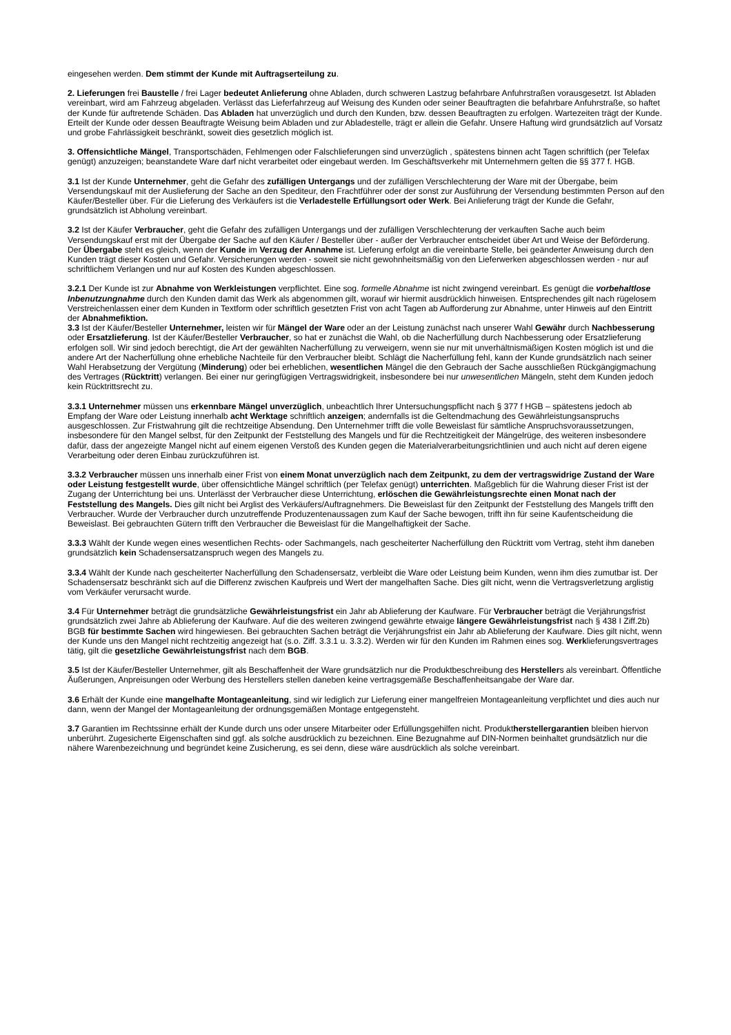eingesehen werden. Dem stimmt der Kunde mit Auftragserteilung zu.
2. Lieferungen frei Baustelle / frei Lager bedeutet Anlieferung ohne Abladen, durch schweren Lastzug befahrbare Anfuhrstraßen vorausgesetzt. Ist Abladen vereinbart, wird am Fahrzeug abgeladen. Verlässt das Lieferfahrzeug auf Weisung des Kunden oder seiner Beauftragten die befahrbare Anfuhrstraße, so haftet der Kunde für auftretende Schäden. Das Abladen hat unverzüglich und durch den Kunden, bzw. dessen Beauftragten zu erfolgen. Wartezeiten trägt der Kunde. Erteilt der Kunde oder dessen Beauftragte Weisung beim Abladen und zur Abladestelle, trägt er allein die Gefahr. Unsere Haftung wird grundsätzlich auf Vorsatz und grobe Fahrlässigkeit beschränkt, soweit dies gesetzlich möglich ist.
3. Offensichtliche Mängel, Transportschäden, Fehlmengen oder Falschlieferungen sind unverzüglich , spätestens binnen acht Tagen schriftlich (per Telefax genügt) anzuzeigen; beanstandete Ware darf nicht verarbeitet oder eingebaut werden. Im Geschäftsverkehr mit Unternehmern gelten die §§ 377 f. HGB.
3.1 Ist der Kunde Unternehmer, geht die Gefahr des zufälligen Untergangs und der zufälligen Verschlechterung der Ware mit der Übergabe, beim Versendungskauf mit der Auslieferung der Sache an den Spediteur, den Frachtführer oder der sonst zur Ausführung der Versendung bestimmten Person auf den Käufer/Besteller über. Für die Lieferung des Verkäufers ist die Verladestelle Erfüllungsort oder Werk. Bei Anlieferung trägt der Kunde die Gefahr, grundsätzlich ist Abholung vereinbart.
3.2 Ist der Käufer Verbraucher, geht die Gefahr des zufälligen Untergangs und der zufälligen Verschlechterung der verkauften Sache auch beim Versendungskauf erst mit der Übergabe der Sache auf den Käufer / Besteller über - außer der Verbraucher entscheidet über Art und Weise der Beförderung. Der Übergabe steht es gleich, wenn der Kunde im Verzug der Annahme ist. Lieferung erfolgt an die vereinbarte Stelle, bei geänderter Anweisung durch den Kunden trägt dieser Kosten und Gefahr. Versicherungen werden - soweit sie nicht gewohnheitsmäßig von den Lieferwerken abgeschlossen werden - nur auf schriftlichem Verlangen und nur auf Kosten des Kunden abgeschlossen.
3.2.1 Der Kunde ist zur Abnahme von Werkleistungen verpflichtet. Eine sog. formelle Abnahme ist nicht zwingend vereinbart. Es genügt die vorbehaltlose Inbenutzungnahme durch den Kunden damit das Werk als abgenommen gilt, worauf wir hiermit ausdrücklich hinweisen. Entsprechendes gilt nach rügelosem Verstreichenlassen einer dem Kunden in Textform oder schriftlich gesetzten Frist von acht Tagen ab Aufforderung zur Abnahme, unter Hinweis auf den Eintritt der Abnahmefiktion.
3.3 Ist der Käufer/Besteller Unternehmer, leisten wir für Mängel der Ware oder an der Leistung zunächst nach unserer Wahl Gewähr durch Nachbesserung oder Ersatzlieferung. Ist der Käufer/Besteller Verbraucher, so hat er zunächst die Wahl, ob die Nacherfüllung durch Nachbesserung oder Ersatzlieferung erfolgen soll. Wir sind jedoch berechtigt, die Art der gewählten Nacherfüllung zu verweigern, wenn sie nur mit unverhältnismäßigen Kosten möglich ist und die andere Art der Nacherfüllung ohne erhebliche Nachteile für den Verbraucher bleibt. Schlägt die Nacherfüllung fehl, kann der Kunde grundsätzlich nach seiner Wahl Herabsetzung der Vergütung (Minderung) oder bei erheblichen, wesentlichen Mängel die den Gebrauch der Sache ausschließen Rückgängigmachung des Vertrages (Rücktritt) verlangen. Bei einer nur geringfügigen Vertragswidrigkeit, insbesondere bei nur unwesentlichen Mängeln, steht dem Kunden jedoch kein Rücktrittsrecht zu.
3.3.1 Unternehmer müssen uns erkennbare Mängel unverzüglich, unbeachtlich Ihrer Untersuchungspflicht nach § 377 f HGB – spätestens jedoch ab Empfang der Ware oder Leistung innerhalb acht Werktage schriftlich anzeigen; andernfalls ist die Geltendmachung des Gewährleistungsanspruchs ausgeschlossen. Zur Fristwahrung gilt die rechtzeitige Absendung. Den Unternehmer trifft die volle Beweislast für sämtliche Anspruchsvoraussetzungen, insbesondere für den Mangel selbst, für den Zeitpunkt der Feststellung des Mangels und für die Rechtzeitigkeit der Mängelrüge, des weiteren insbesondere dafür, dass der angezeigte Mangel nicht auf einem eigenen Verstoß des Kunden gegen die Materialverarbeitungsrichtlinien und auch nicht auf deren eigene Verarbeitung oder deren Einbau zurückzuführen ist.
3.3.2 Verbraucher müssen uns innerhalb einer Frist von einem Monat unverzüglich nach dem Zeitpunkt, zu dem der vertragswidrige Zustand der Ware oder Leistung festgestellt wurde, über offensichtliche Mängel schriftlich (per Telefax genügt) unterrichten. Maßgeblich für die Wahrung dieser Frist ist der Zugang der Unterrichtung bei uns. Unterlässt der Verbraucher diese Unterrichtung, erlöschen die Gewährleistungsrechte einen Monat nach der Feststellung des Mangels. Dies gilt nicht bei Arglist des Verkäufers/Auftragnehmers. Die Beweislast für den Zeitpunkt der Feststellung des Mangels trifft den Verbraucher. Wurde der Verbraucher durch unzutreffende Produzentenaussagen zum Kauf der Sache bewogen, trifft ihn für seine Kaufentscheidung die Beweislast. Bei gebrauchten Gütern trifft den Verbraucher die Beweislast für die Mangelhaftigkeit der Sache.
3.3.3 Wählt der Kunde wegen eines wesentlichen Rechts- oder Sachmangels, nach gescheiterter Nacherfüllung den Rücktritt vom Vertrag, steht ihm daneben grundsätzlich kein Schadensersatzanspruch wegen des Mangels zu.
3.3.4 Wählt der Kunde nach gescheiterter Nacherfüllung den Schadensersatz, verbleibt die Ware oder Leistung beim Kunden, wenn ihm dies zumutbar ist. Der Schadensersatz beschränkt sich auf die Differenz zwischen Kaufpreis und Wert der mangelhaften Sache. Dies gilt nicht, wenn die Vertragsverletzung arglistig vom Verkäufer verursacht wurde.
3.4 Für Unternehmer beträgt die grundsätzliche Gewährleistungsfrist ein Jahr ab Ablieferung der Kaufware. Für Verbraucher beträgt die Verjährungsfrist grundsätzlich zwei Jahre ab Ablieferung der Kaufware. Auf die des weiteren zwingend gewährte etwaige längere Gewährleistungsfrist nach § 438 I Ziff.2b) BGB für bestimmte Sachen wird hingewiesen. Bei gebrauchten Sachen beträgt die Verjährungsfrist ein Jahr ab Ablieferung der Kaufware. Dies gilt nicht, wenn der Kunde uns den Mangel nicht rechtzeitig angezeigt hat (s.o. Ziff. 3.3.1 u. 3.3.2). Werden wir für den Kunden im Rahmen eines sog. Werklieferungsvertrages tätig, gilt die gesetzliche Gewährleistungsfrist nach dem BGB.
3.5 Ist der Käufer/Besteller Unternehmer, gilt als Beschaffenheit der Ware grundsätzlich nur die Produktbeschreibung des Herstellers als vereinbart. Öffentliche Äußerungen, Anpreisungen oder Werbung des Herstellers stellen daneben keine vertragsgemäße Beschaffenheitsangabe der Ware dar.
3.6 Erhält der Kunde eine mangelhafte Montageanleitung, sind wir lediglich zur Lieferung einer mangelfreien Montageanleitung verpflichtet und dies auch nur dann, wenn der Mangel der Montageanleitung der ordnungsgemäßen Montage entgegensteht.
3.7 Garantien im Rechtssinne erhält der Kunde durch uns oder unsere Mitarbeiter oder Erfüllungsgehilfen nicht. Produktherstellergarantien bleiben hiervon unberührt. Zugesicherte Eigenschaften sind ggf. als solche ausdrücklich zu bezeichnen. Eine Bezugnahme auf DIN-Normen beinhaltet grundsätzlich nur die nähere Warenbezeichnung und begründet keine Zusicherung, es sei denn, diese wäre ausdrücklich als solche vereinbart.